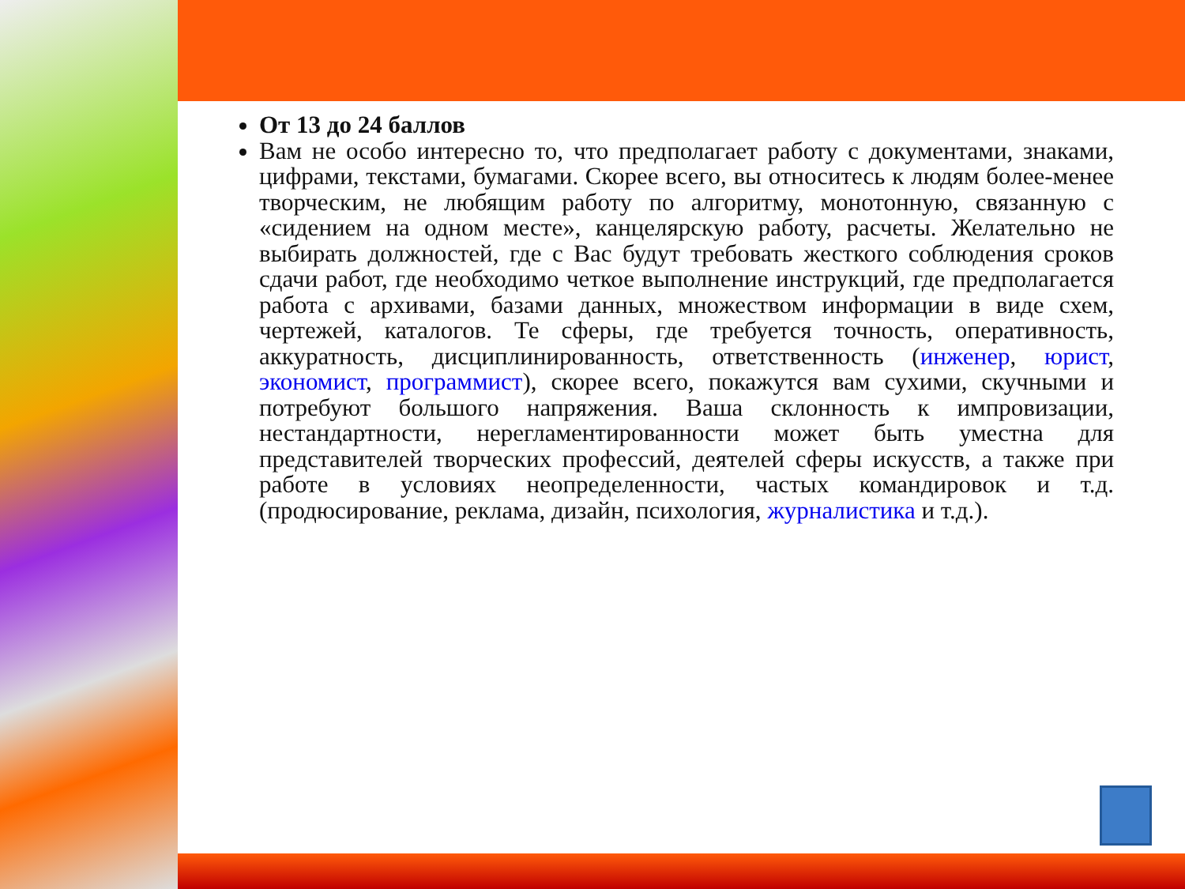От 13 до 24 баллов
Вам не особо интересно то, что предполагает работу с документами, знаками, цифрами, текстами, бумагами. Скорее всего, вы относитесь к людям более-менее творческим, не любящим работу по алгоритму, монотонную, связанную с «сидением на одном месте», канцелярскую работу, расчеты. Желательно не выбирать должностей, где с Вас будут требовать жесткого соблюдения сроков сдачи работ, где необходимо четкое выполнение инструкций, где предполагается работа с архивами, базами данных, множеством информации в виде схем, чертежей, каталогов. Те сферы, где требуется точность, оперативность, аккуратность, дисциплинированность, ответственность (инженер, юрист, экономист, программист), скорее всего, покажутся вам сухими, скучными и потребуют большого напряжения. Ваша склонность к импровизации, нестандартности, нерегламентированности может быть уместна для представителей творческих профессий, деятелей сферы искусств, а также при работе в условиях неопределенности, частых командировок и т.д. (продюсирование, реклама, дизайн, психология, журналистика и т.д.).